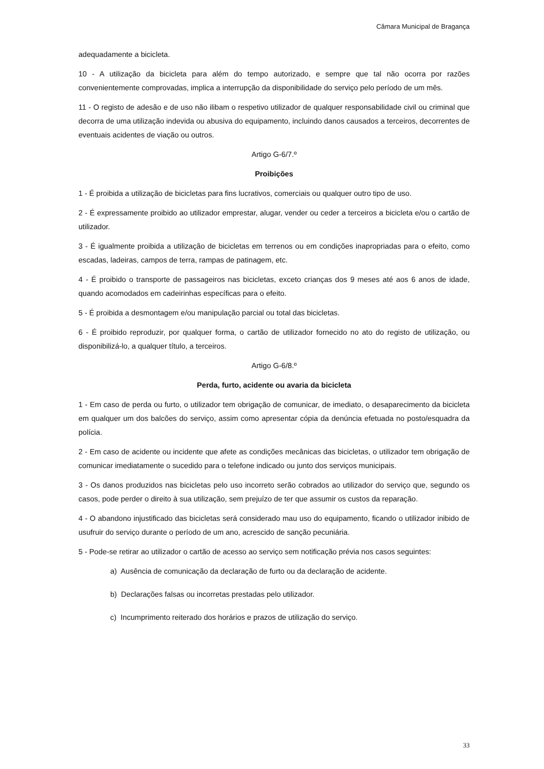Câmara Municipal de Bragança
adequadamente a bicicleta.
10 - A utilização da bicicleta para além do tempo autorizado, e sempre que tal não ocorra por razões convenientemente comprovadas, implica a interrupção da disponibilidade do serviço pelo período de um mês.
11 - O registo de adesão e de uso não ilibam o respetivo utilizador de qualquer responsabilidade civil ou criminal que decorra de uma utilização indevida ou abusiva do equipamento, incluindo danos causados a terceiros, decorrentes de eventuais acidentes de viação ou outros.
Artigo G-6/7.º
Proibições
1 - É proibida a utilização de bicicletas para fins lucrativos, comerciais ou qualquer outro tipo de uso.
2 - É expressamente proibido ao utilizador emprestar, alugar, vender ou ceder a terceiros a bicicleta e/ou o cartão de utilizador.
3 - É igualmente proibida a utilização de bicicletas em terrenos ou em condições inapropriadas para o efeito, como escadas, ladeiras, campos de terra, rampas de patinagem, etc.
4 - É proibido o transporte de passageiros nas bicicletas, exceto crianças dos 9 meses até aos 6 anos de idade, quando acomodados em cadeirinhas específicas para o efeito.
5 - É proibida a desmontagem e/ou manipulação parcial ou total das bicicletas.
6 - É proibido reproduzir, por qualquer forma, o cartão de utilizador fornecido no ato do registo de utilização, ou disponibilizá-lo, a qualquer título, a terceiros.
Artigo G-6/8.º
Perda, furto, acidente ou avaria da bicicleta
1 - Em caso de perda ou furto, o utilizador tem obrigação de comunicar, de imediato, o desaparecimento da bicicleta em qualquer um dos balcões do serviço, assim como apresentar cópia da denúncia efetuada no posto/esquadra da polícia.
2 - Em caso de acidente ou incidente que afete as condições mecânicas das bicicletas, o utilizador tem obrigação de comunicar imediatamente o sucedido para o telefone indicado ou junto dos serviços municipais.
3 - Os danos produzidos nas bicicletas pelo uso incorreto serão cobrados ao utilizador do serviço que, segundo os casos, pode perder o direito à sua utilização, sem prejuízo de ter que assumir os custos da reparação.
4 - O abandono injustificado das bicicletas será considerado mau uso do equipamento, ficando o utilizador inibido de usufruir do serviço durante o período de um ano, acrescido de sanção pecuniária.
5 - Pode-se retirar ao utilizador o cartão de acesso ao serviço sem notificação prévia nos casos seguintes:
a) Ausência de comunicação da declaração de furto ou da declaração de acidente.
b) Declarações falsas ou incorretas prestadas pelo utilizador.
c) Incumprimento reiterado dos horários e prazos de utilização do serviço.
33